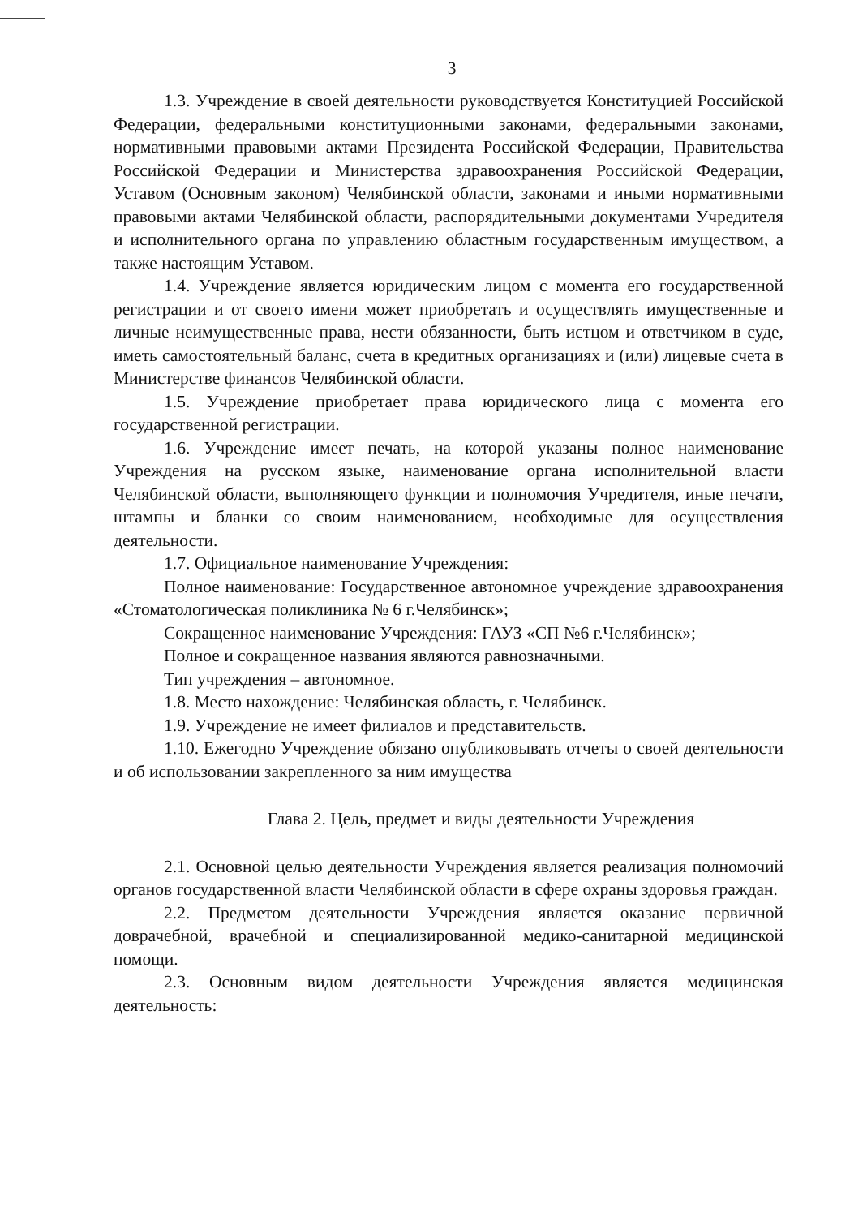3
1.3. Учреждение в своей деятельности руководствуется Конституцией Российской Федерации, федеральными конституционными законами, федеральными законами, нормативными правовыми актами Президента Российской Федерации, Правительства Российской Федерации и Министерства здравоохранения Российской Федерации, Уставом (Основным законом) Челябинской области, законами и иными нормативными правовыми актами Челябинской области, распорядительными документами Учредителя и исполнительного органа по управлению областным государственным имуществом, а также настоящим Уставом.
1.4. Учреждение является юридическим лицом с момента его государственной регистрации и от своего имени может приобретать и осуществлять имущественные и личные неимущественные права, нести обязанности, быть истцом и ответчиком в суде, иметь самостоятельный баланс, счета в кредитных организациях и (или) лицевые счета в Министерстве финансов Челябинской области.
1.5. Учреждение приобретает права юридического лица с момента его государственной регистрации.
1.6. Учреждение имеет печать, на которой указаны полное наименование Учреждения на русском языке, наименование органа исполнительной власти Челябинской области, выполняющего функции и полномочия Учредителя, иные печати, штампы и бланки со своим наименованием, необходимые для осуществления деятельности.
1.7. Официальное наименование Учреждения:
Полное наименование: Государственное автономное учреждение здравоохранения «Стоматологическая поликлиника № 6 г.Челябинск»;
Сокращенное наименование Учреждения: ГАУЗ «СП №6 г.Челябинск»;
Полное и сокращенное названия являются равнозначными.
Тип учреждения – автономное.
1.8. Место нахождение: Челябинская область, г. Челябинск.
1.9. Учреждение не имеет филиалов и представительств.
1.10. Ежегодно Учреждение обязано опубликовывать отчеты о своей деятельности и об использовании закрепленного за ним имущества
Глава 2. Цель, предмет и виды деятельности Учреждения
2.1. Основной целью деятельности Учреждения является реализация полномочий органов государственной власти Челябинской области в сфере охраны здоровья граждан.
2.2. Предметом деятельности Учреждения является оказание первичной доврачебной, врачебной и специализированной медико-санитарной медицинской помощи.
2.3. Основным видом деятельности Учреждения является медицинская деятельность: